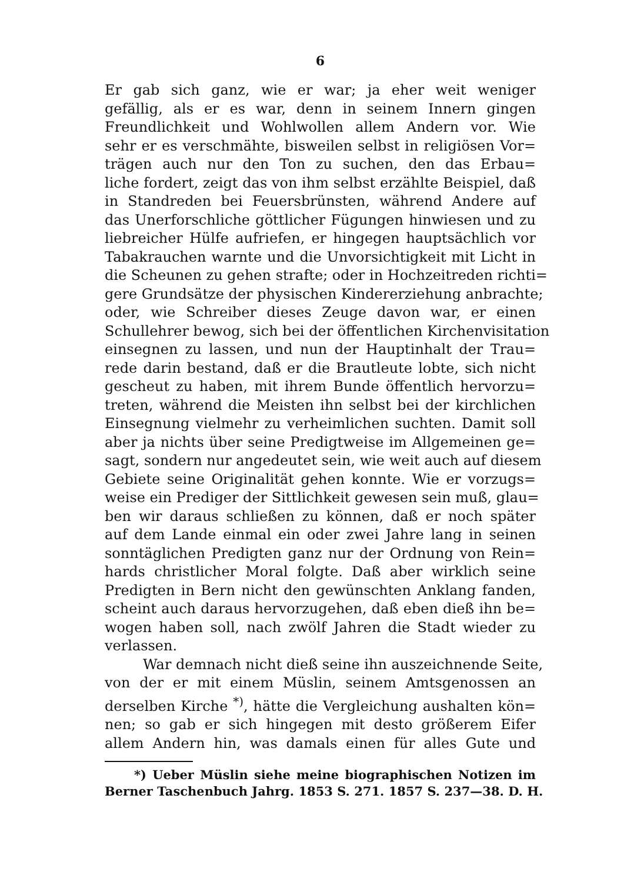6
Er gab sich ganz, wie er war; ja eher weit weniger
gefällig, als er es war, denn in seinem Innern gingen
Freundlichkeit und Wohlwollen allem Andern vor. Wie
sehr er es verschmähte, bisweilen selbst in religiösen Vor=
trägen auch nur den Ton zu suchen, den das Erbau=
liche fordert, zeigt das von ihm selbst erzählte Beispiel, daß
in Standreden bei Feuersbrünsten, während Andere auf
das Unerforschliche göttlicher Fügungen hinwiesen und zu
liebreicher Hülfe aufriefen, er hingegen hauptsächlich vor
Tabakrauchen warnte und die Unvorsichtigkeit mit Licht in
die Scheunen zu gehen strafte; oder in Hochzeitreden richti=
gere Grundsätze der physischen Kindererziehung anbrachte;
oder, wie Schreiber dieses Zeuge davon war, er einen
Schullehrer bewog, sich bei der öffentlichen Kirchenvisitation
einsegnen zu lassen, und nun der Hauptinhalt der Trau=
rede darin bestand, daß er die Brautleute lobte, sich nicht
gescheut zu haben, mit ihrem Bunde öffentlich hervorzu=
treten, während die Meisten ihn selbst bei der kirchlichen
Einsegnung vielmehr zu verheimlichen suchten. Damit soll
aber ja nichts über seine Predigtweise im Allgemeinen ge=
sagt, sondern nur angedeutet sein, wie weit auch auf diesem
Gebiete seine Originalität gehen konnte. Wie er vorzugs=
weise ein Prediger der Sittlichkeit gewesen sein muß, glau=
ben wir daraus schließen zu können, daß er noch später
auf dem Lande einmal ein oder zwei Jahre lang in seinen
sonntäglichen Predigten ganz nur der Ordnung von Rein=
hards christlicher Moral folgte. Daß aber wirklich seine
Predigten in Bern nicht den gewünschten Anklang fanden,
scheint auch daraus hervorzugehen, daß eben dieß ihn be=
wogen haben soll, nach zwölf Jahren die Stadt wieder zu
verlassen.
War demnach nicht dieß seine ihn auszeichnende Seite,
von der er mit einem Müslin, seinem Amtsgenossen an
derselben Kirche <sup>*)</sup>, hätte die Vergleichung aushalten kön=
nen; so gab er sich hingegen mit desto größerem Eifer
allem Andern hin, was damals einen für alles Gute und
*) Ueber Müslin siehe meine biographischen Notizen im
Berner Taschenbuch Jahrg. 1853 S. 271. 1857 S. 237—38. D. H.